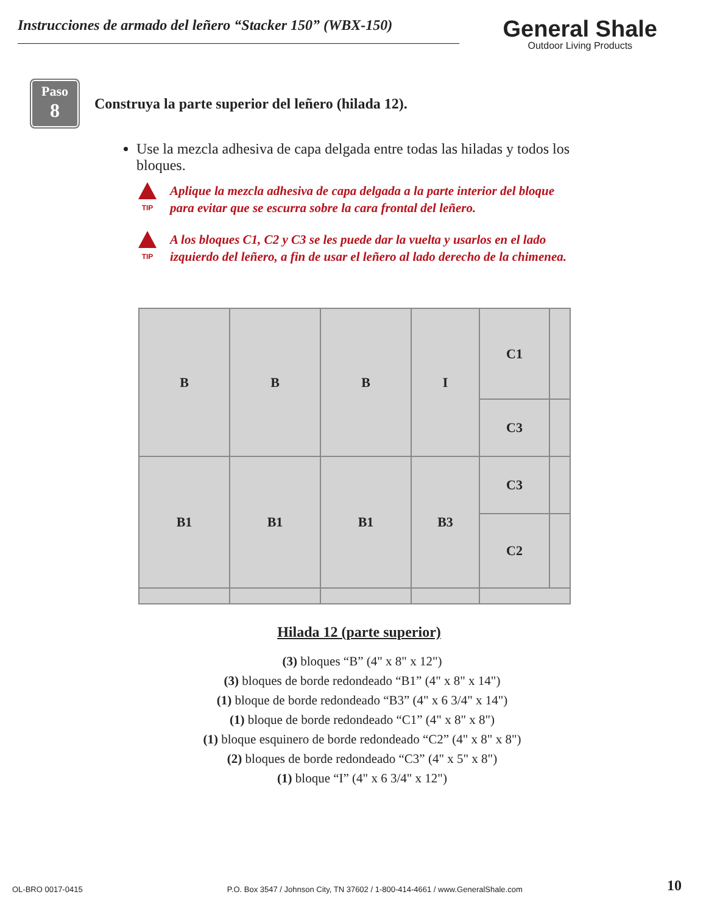Instrucciones de armado del leñero “Stacker 150” (WBX-150)
General Shale
Outdoor Living Products
Paso
8
Construya la parte superior del leñero (hilada 12).
Use la mezcla adhesiva de capa delgada entre todas las hiladas y todos los bloques.
TIP
Aplique la mezcla adhesiva de capa delgada a la parte interior del bloque
para evitar que se escurra sobre la cara frontal del leñero.
TIP
A los bloques C1, C2 y C3 se les puede dar la vuelta y usarlos en el lado
izquierdo del leñero, a fin de usar el leñero al lado derecho de la chimenea.
B
B
B
I
C1
C3
B1
B1
B1
B3
C3
C2
Hilada 12 (parte superior)
(3) bloques “B” (4" x 8" x 12")
(3) bloques de borde redondeado “B1” (4" x 8" x 14")
(1) bloque de borde redondeado “B3” (4" x 6 3/4" x 14")
(1) bloque de borde redondeado “C1” (4" x 8" x 8")
(1) bloque esquinero de borde redondeado “C2” (4" x 8" x 8")
(2) bloques de borde redondeado “C3” (4" x 5" x 8")
(1) bloque “I” (4" x 6 3/4" x 12")
OL-BRO 0017-0415 P.O. Box 3547 / Johnson City, TN 37602 / 1-800-414-4661 / www.GeneralShale.com 10